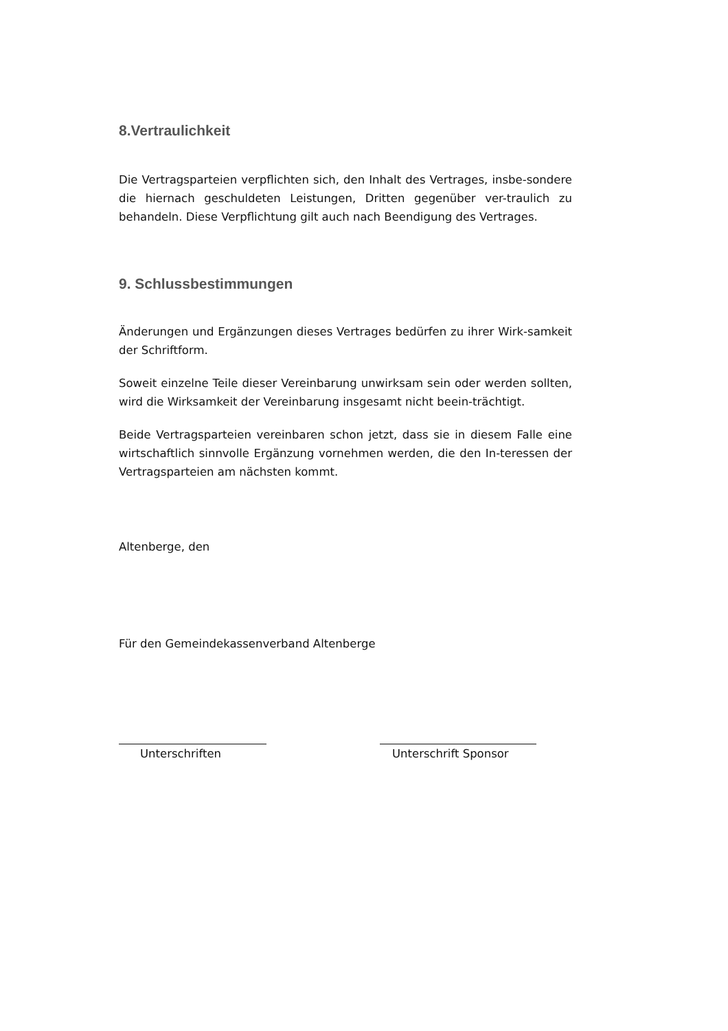8.Vertraulichkeit
Die Vertragsparteien verpflichten sich, den Inhalt des Vertrages, insbe-sondere die hiernach geschuldeten Leistungen, Dritten gegenüber ver-traulich zu behandeln. Diese Verpflichtung gilt auch nach Beendigung des Vertrages.
9. Schlussbestimmungen
Änderungen und Ergänzungen dieses Vertrages bedürfen zu ihrer Wirk-samkeit der Schriftform.
Soweit einzelne Teile dieser Vereinbarung unwirksam sein oder werden sollten, wird die Wirksamkeit der Vereinbarung insgesamt nicht beein-trächtigt.
Beide Vertragsparteien vereinbaren schon jetzt, dass sie in diesem Falle eine wirtschaftlich sinnvolle Ergänzung vornehmen werden, die den In-teressen der Vertragsparteien am nächsten kommt.
Altenberge, den
Für den Gemeindekassenverband Altenberge
Unterschriften Unterschrift Sponsor